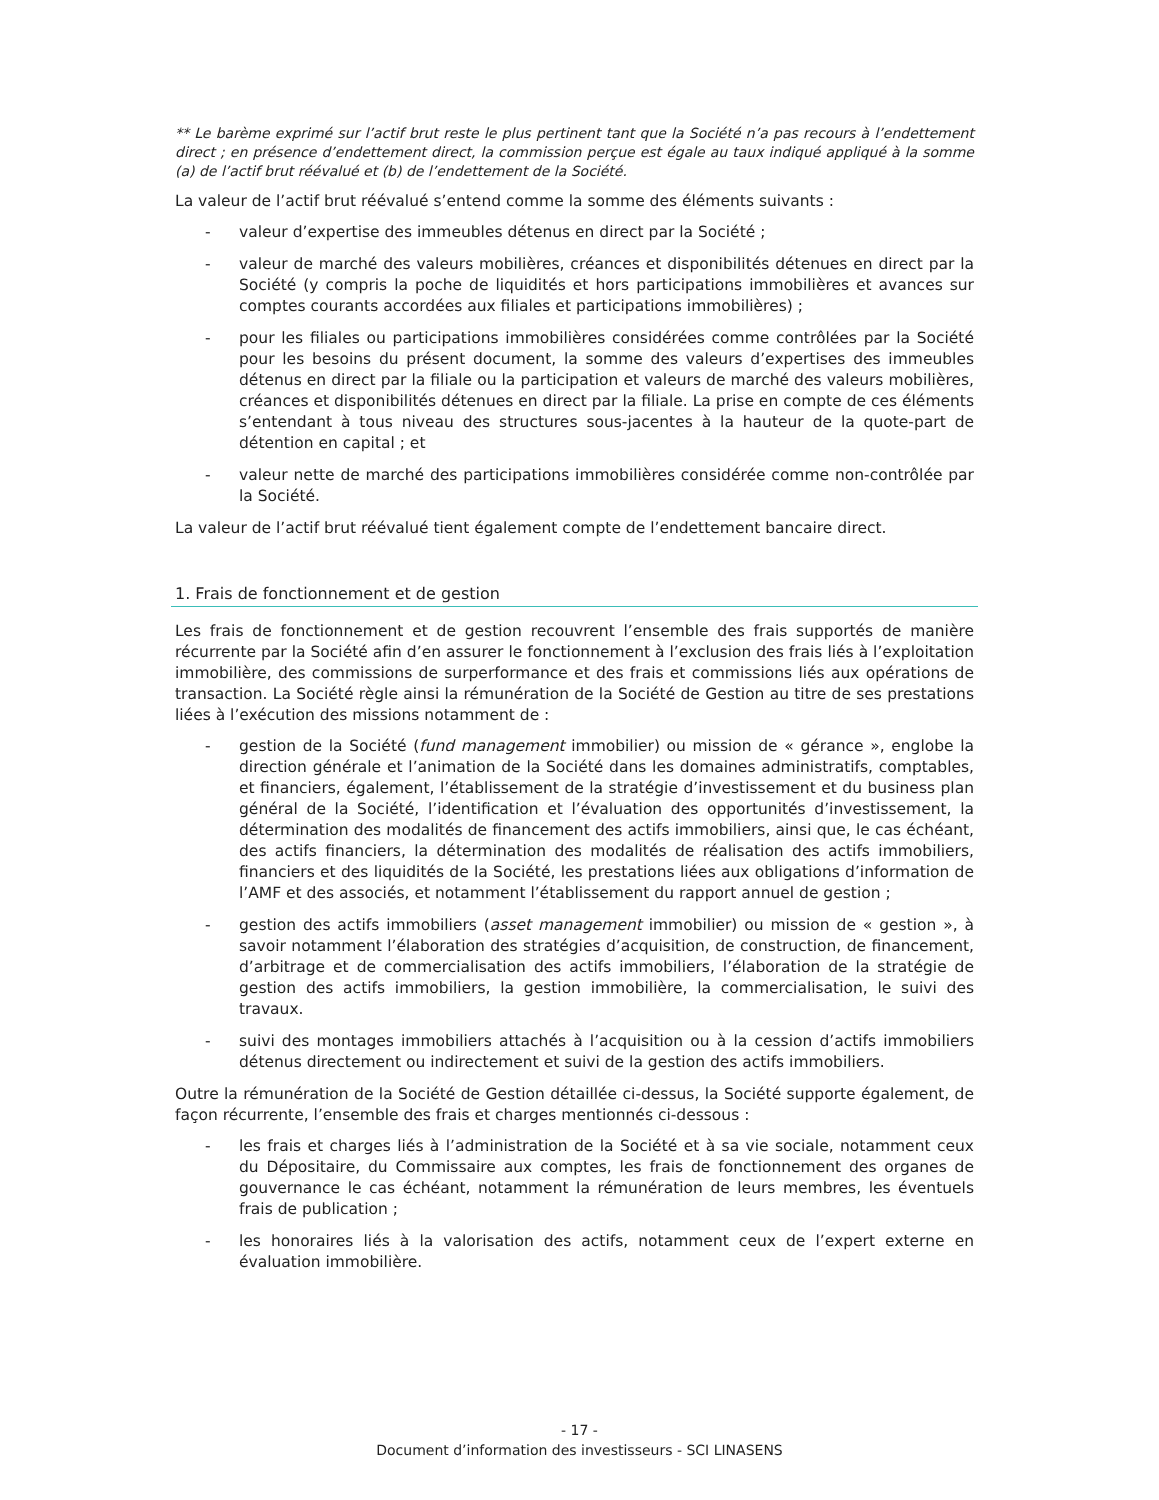** Le barème exprimé sur l’actif brut reste le plus pertinent tant que la Société n’a pas recours à l’endettement direct ; en présence d’endettement direct, la commission perçue est égale au taux indiqué appliqué à la somme (a) de l’actif brut réévalué et (b) de l’endettement de la Société.
La valeur de l’actif brut réévalué s’entend comme la somme des éléments suivants :
- valeur d’expertise des immeubles détenus en direct par la Société ;
- valeur de marché des valeurs mobilières, créances et disponibilités détenues en direct par la Société (y compris la poche de liquidités et hors participations immobilières et avances sur comptes courants accordées aux filiales et participations immobilières) ;
- pour les filiales ou participations immobilières considérées comme contrôlées par la Société pour les besoins du présent document, la somme des valeurs d’expertises des immeubles détenus en direct par la filiale ou la participation et valeurs de marché des valeurs mobilières, créances et disponibilités détenues en direct par la filiale. La prise en compte de ces éléments s’entendant à tous niveau des structures sous-jacentes à la hauteur de la quote-part de détention en capital ; et
- valeur nette de marché des participations immobilières considérée comme non-contrôlée par la Société.
La valeur de l’actif brut réévalué tient également compte de l’endettement bancaire direct.
1. Frais de fonctionnement et de gestion
Les frais de fonctionnement et de gestion recouvrent l’ensemble des frais supportés de manière récurrente par la Société afin d’en assurer le fonctionnement à l’exclusion des frais liés à l’exploitation immobilière, des commissions de surperformance et des frais et commissions liés aux opérations de transaction. La Société règle ainsi la rémunération de la Société de Gestion au titre de ses prestations liées à l’exécution des missions notamment de :
- gestion de la Société (fund management immobilier) ou mission de « gérance », englobe la direction générale et l’animation de la Société dans les domaines administratifs, comptables, et financiers, également, l’établissement de la stratégie d’investissement et du business plan général de la Société, l’identification et l’évaluation des opportunités d’investissement, la détermination des modalités de financement des actifs immobiliers, ainsi que, le cas échéant, des actifs financiers, la détermination des modalités de réalisation des actifs immobiliers, financiers et des liquidités de la Société, les prestations liées aux obligations d’information de l’AMF et des associés, et notamment l’établissement du rapport annuel de gestion ;
- gestion des actifs immobiliers (asset management immobilier) ou mission de « gestion », à savoir notamment l’élaboration des stratégies d’acquisition, de construction, de financement, d’arbitrage et de commercialisation des actifs immobiliers, l’élaboration de la stratégie de gestion des actifs immobiliers, la gestion immobilière, la commercialisation, le suivi des travaux.
- suivi des montages immobiliers attachés à l’acquisition ou à la cession d’actifs immobiliers détenus directement ou indirectement et suivi de la gestion des actifs immobiliers.
Outre la rémunération de la Société de Gestion détaillée ci-dessus, la Société supporte également, de façon récurrente, l’ensemble des frais et charges mentionnés ci-dessous :
- les frais et charges liés à l’administration de la Société et à sa vie sociale, notamment ceux du Dépositaire, du Commissaire aux comptes, les frais de fonctionnement des organes de gouvernance le cas échéant, notamment la rémunération de leurs membres, les éventuels frais de publication ;
- les honoraires liés à la valorisation des actifs, notamment ceux de l’expert externe en évaluation immobilière.
- 17 -
Document d’information des investisseurs - SCI LINASENS